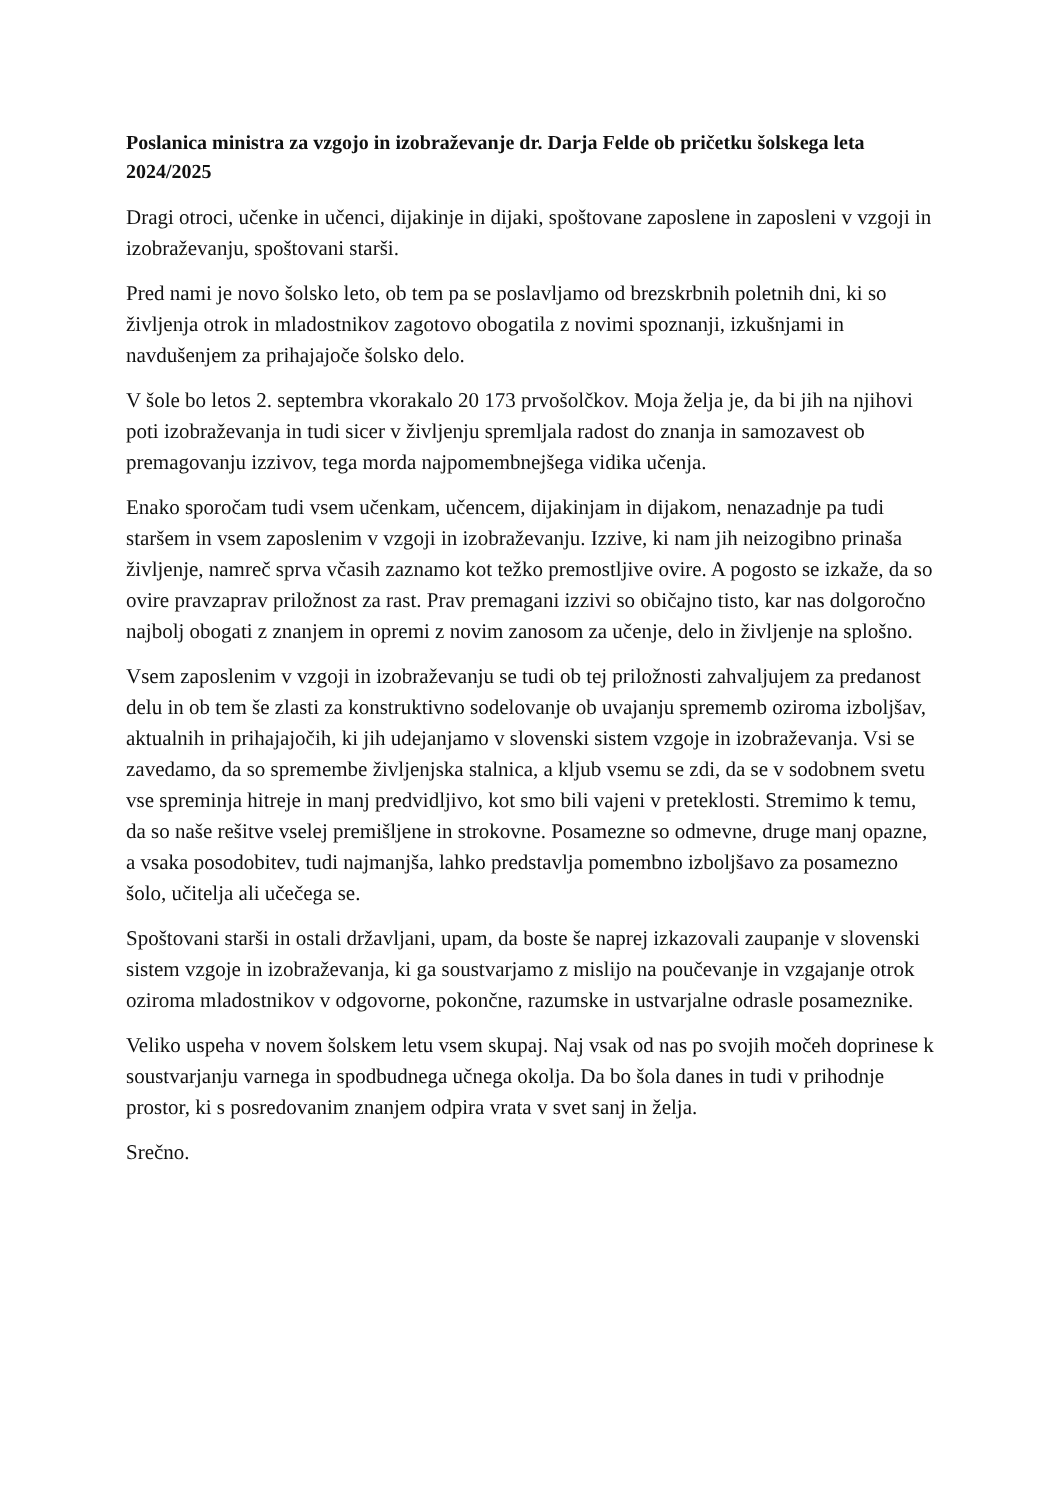Poslanica ministra za vzgojo in izobraževanje dr. Darja Felde ob pričetku šolskega leta 2024/2025
Dragi otroci, učenke in učenci, dijakinje in dijaki, spoštovane zaposlene in zaposleni v vzgoji in izobraževanju, spoštovani starši.
Pred nami je novo šolsko leto, ob tem pa se poslavljamo od brezskrbnih poletnih dni, ki so življenja otrok in mladostnikov zagotovo obogatila z novimi spoznanji, izkušnjami in navdušenjem za prihajajoče šolsko delo.
V šole bo letos 2. septembra vkorakalo 20 173 prvošolčkov. Moja želja je, da bi jih na njihovi poti izobraževanja in tudi sicer v življenju spremljala radost do znanja in samozavest ob premagovanju izzivov, tega morda najpomembnejšega vidika učenja.
Enako sporočam tudi vsem učenkam, učencem, dijakinjam in dijakom, nenazadnje pa tudi staršem in vsem zaposlenim v vzgoji in izobraževanju. Izzive, ki nam jih neizogibno prinaša življenje, namreč sprva včasih zaznamo kot težko premostljive ovire. A pogosto se izkaže, da so ovire pravzaprav priložnost za rast. Prav premagani izzivi so običajno tisto, kar nas dolgoročno najbolj obogati z znanjem in opremi z novim zanosom za učenje, delo in življenje na splošno.
Vsem zaposlenim v vzgoji in izobraževanju se tudi ob tej priložnosti zahvaljujem za predanost delu in ob tem še zlasti za konstruktivno sodelovanje ob uvajanju sprememb oziroma izboljšav, aktualnih in prihajajočih, ki jih udejanjamo v slovenski sistem vzgoje in izobraževanja. Vsi se zavedamo, da so spremembe življenjska stalnica, a kljub vsemu se zdi, da se v sodobnem svetu vse spreminja hitreje in manj predvidljivo, kot smo bili vajeni v preteklosti. Stremimo k temu, da so naše rešitve vselej premišljene in strokovne. Posamezne so odmevne, druge manj opazne, a vsaka posodobitev, tudi najmanjša, lahko predstavlja pomembno izboljšavo za posamezno šolo, učitelja ali učečega se.
Spoštovani starši in ostali državljani, upam, da boste še naprej izkazovali zaupanje v slovenski sistem vzgoje in izobraževanja, ki ga soustvarjamo z mislijo na poučevanje in vzgajanje otrok oziroma mladostnikov v odgovorne, pokončne, razumske in ustvarjalne odrasle posameznike.
Veliko uspeha v novem šolskem letu vsem skupaj. Naj vsak od nas po svojih močeh doprinese k soustvarjanju varnega in spodbudnega učnega okolja. Da bo šola danes in tudi v prihodnje prostor, ki s posredovanim znanjem odpira vrata v svet sanj in želja.
Srečno.